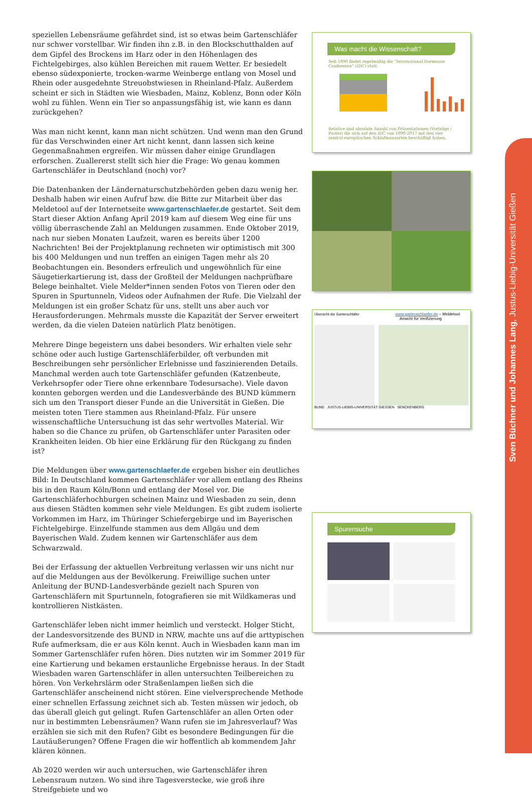speziellen Lebensräume gefährdet sind, ist so etwas beim Gartenschläfer nur schwer vorstellbar. Wir finden ihn z.B. in den Blockschutthalden auf dem Gipfel des Brockens im Harz oder in den Höhenlagen des Fichtelgebirges, also kühlen Bereichen mit rauem Wetter. Er besiedelt ebenso südexponierte, trocken-warme Weinberge entlang von Mosel und Rhein oder ausgedehnte Streuobstwiesen in Rheinland-Pfalz. Außerdem scheint er sich in Städten wie Wiesbaden, Mainz, Koblenz, Bonn oder Köln wohl zu fühlen. Wenn ein Tier so anpassungsfähig ist, wie kann es dann zurückgehen?
Was man nicht kennt, kann man nicht schützen. Und wenn man den Grund für das Verschwinden einer Art nicht kennt, dann lassen sich keine Gegenmaßnahmen ergreifen. Wir müssen daher einige Grundlagen erforschen. Zuallererst stellt sich hier die Frage: Wo genau kommen Gartenschläfer in Deutschland (noch) vor?
Die Datenbanken der Ländernaturschutzbehörden geben dazu wenig her. Deshalb haben wir einen Aufruf bzw. die Bitte zur Mitarbeit über das Meldetool auf der Internetseite www.gartenschlaefer.de gestartet. Seit dem Start dieser Aktion Anfang April 2019 kam auf diesem Weg eine für uns völlig überraschende Zahl an Meldungen zusammen. Ende Oktober 2019, nach nur sieben Monaten Laufzeit, waren es bereits über 1200 Nachrichten! Bei der Projektplanung rechneten wir optimistisch mit 300 bis 400 Meldungen und nun treffen an einigen Tagen mehr als 20 Beobachtungen ein. Besonders erfreulich und ungewöhnlich für eine Säugetierkartierung ist, dass der Großteil der Meldungen nachprüfbare Belege beinhaltet. Viele Melder*innen senden Fotos von Tieren oder den Spuren in Spurtunneln, Videos oder Aufnahmen der Rufe. Die Vielzahl der Meldungen ist ein großer Schatz für uns, stellt uns aber auch vor Herausforderungen. Mehrmals musste die Kapazität der Server erweitert werden, da die vielen Dateien natürlich Platz benötigen.
Mehrere Dinge begeistern uns dabei besonders. Wir erhalten viele sehr schöne oder auch lustige Gartenschläferbilder, oft verbunden mit Beschreibungen sehr persönlicher Erlebnisse und faszinierenden Details. Manchmal werden auch tote Gartenschläfer gefunden (Katzenbeute, Verkehrsopfer oder Tiere ohne erkennbare Todesursache). Viele davon konnten geborgen werden und die Landesverbände des BUND kümmern sich um den Transport dieser Funde an die Universität in Gießen. Die meisten toten Tiere stammen aus Rheinland-Pfalz. Für unsere wissenschaftliche Untersuchung ist das sehr wertvolles Material. Wir haben so die Chance zu prüfen, ob Gartenschläfer unter Parasiten oder Krankheiten leiden. Ob hier eine Erklärung für den Rückgang zu finden ist?
Die Meldungen über www.gartenschlaefer.de ergeben bisher ein deutliches Bild: In Deutschland kommen Gartenschläfer vor allem entlang des Rheins bis in den Raum Köln/Bonn und entlang der Mosel vor. Die Gartenschläferhochburgen scheinen Mainz und Wiesbaden zu sein, denn aus diesen Städten kommen sehr viele Meldungen. Es gibt zudem isolierte Vorkommen im Harz, im Thüringer Schiefergebirge und im Bayerischen Fichtelgebirge. Einzelfunde stammen aus dem Allgäu und dem Bayerischen Wald. Zudem kennen wir Gartenschläfer aus dem Schwarzwald.
Bei der Erfassung der aktuellen Verbreitung verlassen wir uns nicht nur auf die Meldungen aus der Bevölkerung. Freiwillige suchen unter Anleitung der BUND-Landesverbände gezielt nach Spuren von Gartenschläfern mit Spurtunneln, fotografieren sie mit Wildkameras und kontrollieren Nistkästen.
Gartenschläfer leben nicht immer heimlich und versteckt. Holger Sticht, der Landesvorsitzende des BUND in NRW, machte uns auf die arttypischen Rufe aufmerksam, die er aus Köln kennt. Auch in Wiesbaden kann man im Sommer Gartenschläfer rufen hören. Dies nutzten wir im Sommer 2019 für eine Kartierung und bekamen erstaunliche Ergebnisse heraus. In der Stadt Wiesbaden waren Gartenschläfer in allen untersuchten Teilbereichen zu hören. Von Verkehrslärm oder Straßenlampen ließen sich die Gartenschläfer anscheinend nicht stören. Eine vielversprechende Methode einer schnellen Erfassung zeichnet sich ab. Testen müssen wir jedoch, ob das überall gleich gut gelingt. Rufen Gartenschläfer an allen Orten oder nur in bestimmten Lebensräumen? Wann rufen sie im Jahresverlauf? Was erzählen sie sich mit den Rufen? Gibt es besondere Bedingungen für die Lautäußerungen? Offene Fragen die wir hoffentlich ab kommendem Jahr klären können.
Ab 2020 werden wir auch untersuchen, wie Gartenschläfer ihren Lebensraum nutzen. Wo sind ihre Tagesverstecke, wie groß ihre Streifgebiete und wo
Was macht die Wissenschaft?
Seit 1990 findet regelmäßig die “International Dormouse Conference” (IDC) statt.
Relative und absolute Anzahl von Präsentationen (Vorträge / Poster) die sich auf den IDC von 1990-2017 mit den vier zentral-europäischen Schlafmausarten beschäftigt haben.
Übersicht der Gartenschläfer www.gartenschlaefer.de – Meldetool
Ansicht für Verifizierung
BUND JUSTUS-LIEBIG-UNIVERSITÄT GIESSEN SENCKENBERG
Spurensuche
Sven Büchner und Johannes Lang, Justus-Liebig-Universität Gießen